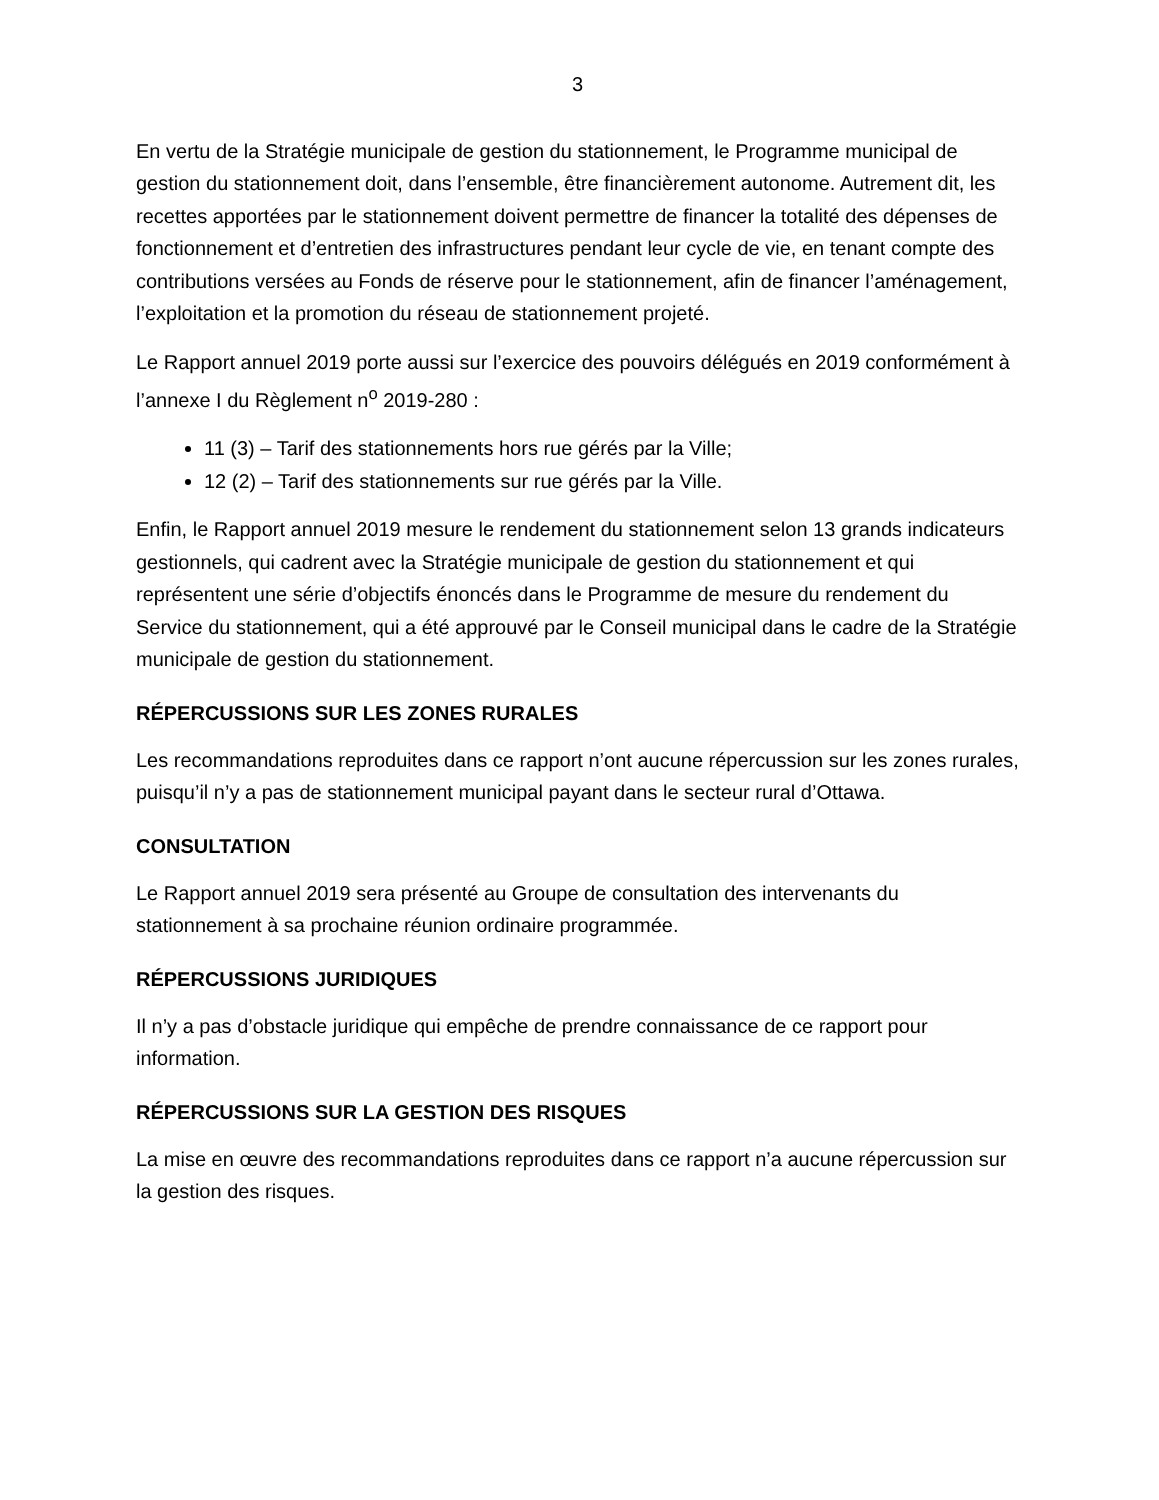3
En vertu de la Stratégie municipale de gestion du stationnement, le Programme municipal de gestion du stationnement doit, dans l’ensemble, être financièrement autonome. Autrement dit, les recettes apportées par le stationnement doivent permettre de financer la totalité des dépenses de fonctionnement et d’entretien des infrastructures pendant leur cycle de vie, en tenant compte des contributions versées au Fonds de réserve pour le stationnement, afin de financer l’aménagement, l’exploitation et la promotion du réseau de stationnement projeté.
Le Rapport annuel 2019 porte aussi sur l’exercice des pouvoirs délégués en 2019 conformément à l’annexe I du Règlement n<sup>o</sup> 2019-280 :
11 (3) – Tarif des stationnements hors rue gérés par la Ville;
12 (2) – Tarif des stationnements sur rue gérés par la Ville.
Enfin, le Rapport annuel 2019 mesure le rendement du stationnement selon 13 grands indicateurs gestionnels, qui cadrent avec la Stratégie municipale de gestion du stationnement et qui représentent une série d’objectifs énoncés dans le Programme de mesure du rendement du Service du stationnement, qui a été approuvé par le Conseil municipal dans le cadre de la Stratégie municipale de gestion du stationnement.
RÉPERCUSSIONS SUR LES ZONES RURALES
Les recommandations reproduites dans ce rapport n’ont aucune répercussion sur les zones rurales, puisqu’il n’y a pas de stationnement municipal payant dans le secteur rural d’Ottawa.
CONSULTATION
Le Rapport annuel 2019 sera présenté au Groupe de consultation des intervenants du stationnement à sa prochaine réunion ordinaire programmée.
RÉPERCUSSIONS JURIDIQUES
Il n’y a pas d’obstacle juridique qui empêche de prendre connaissance de ce rapport pour information.
RÉPERCUSSIONS SUR LA GESTION DES RISQUES
La mise en œuvre des recommandations reproduites dans ce rapport n’a aucune répercussion sur la gestion des risques.